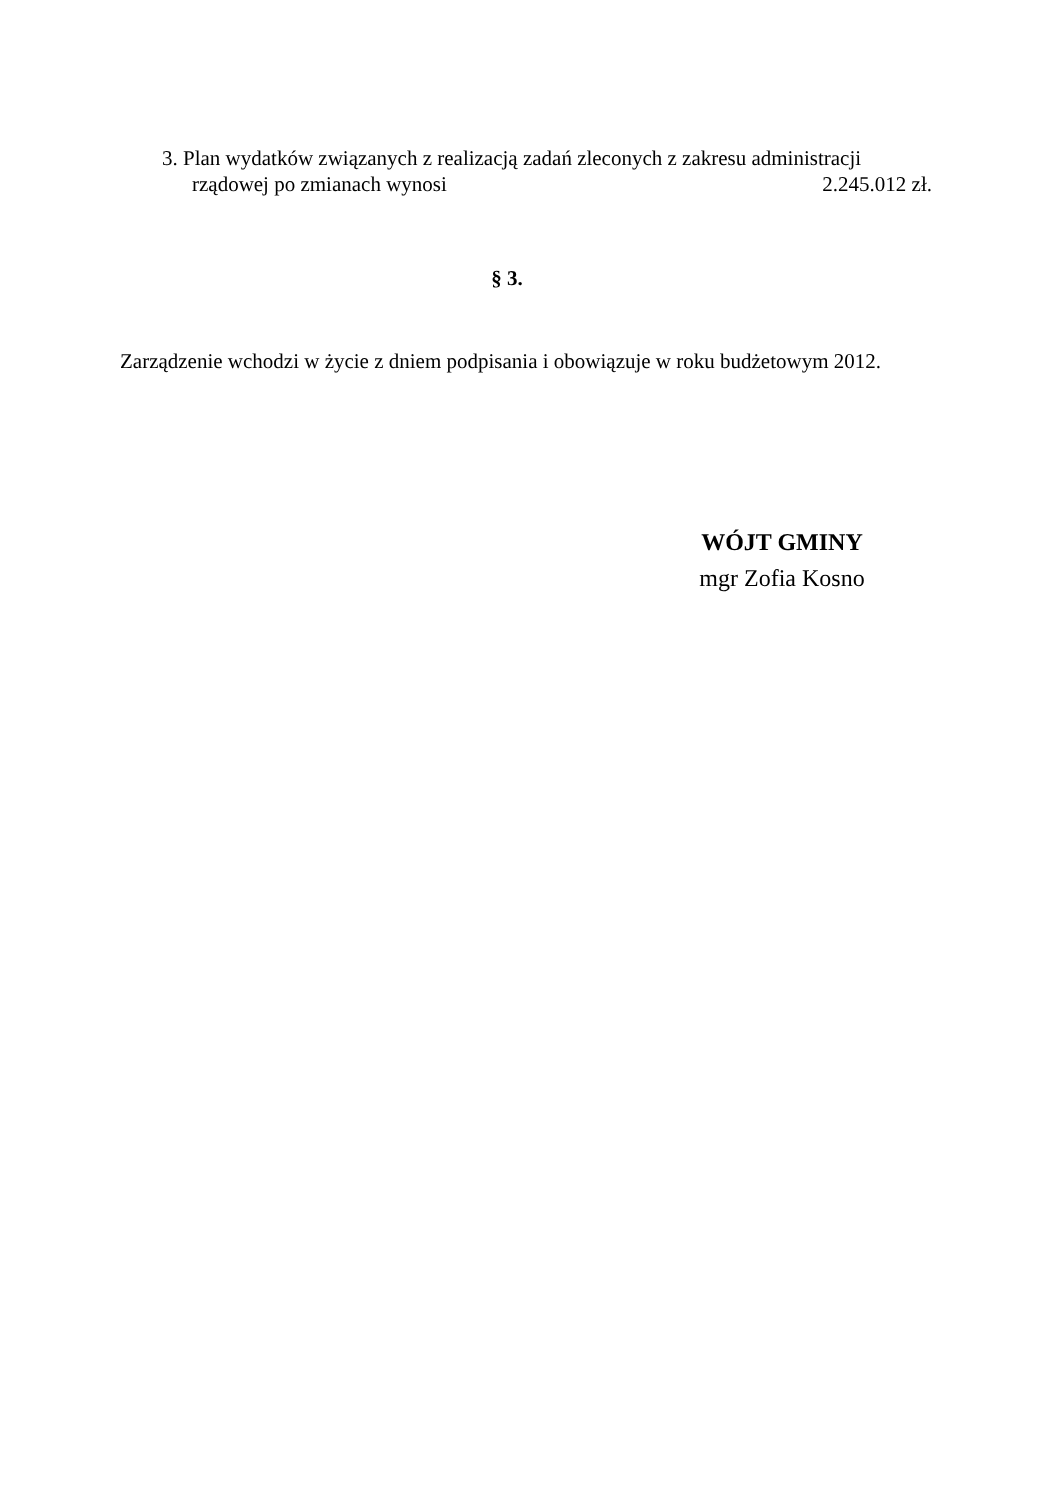3. Plan wydatków związanych z realizacją zadań zleconych z zakresu administracji
rządowej po zmianach wynosi 2.245.012 zł.
§ 3.
Zarządzenie wchodzi w życie z dniem podpisania i obowiązuje w roku budżetowym 2012.
WÓJT GMINY
mgr Zofia Kosno